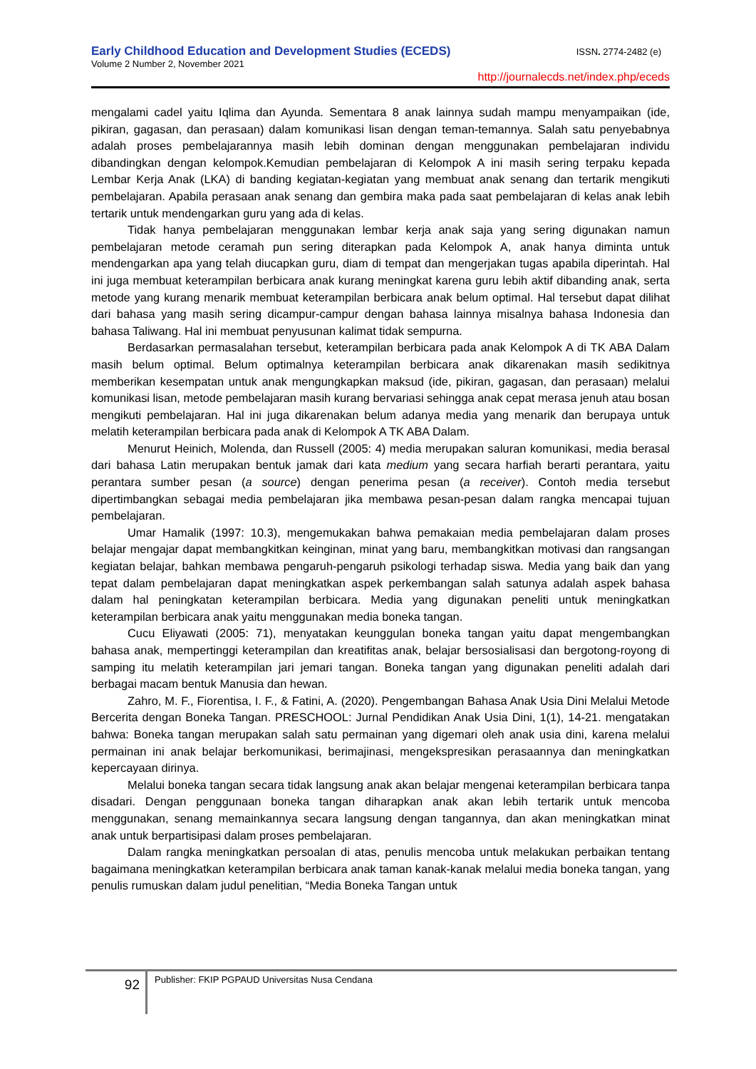Early Childhood Education and Development Studies (ECEDS) ISSN. 2774-2482 (e)
Volume 2 Number 2, November 2021
http://journalecds.net/index.php/eceds
mengalami cadel yaitu Iqlima dan Ayunda. Sementara 8 anak lainnya sudah mampu menyampaikan (ide, pikiran, gagasan, dan perasaan) dalam komunikasi lisan dengan teman-temannya. Salah satu penyebabnya adalah proses pembelajarannya masih lebih dominan dengan menggunakan pembelajaran individu dibandingkan dengan kelompok.Kemudian pembelajaran di Kelompok A ini masih sering terpaku kepada Lembar Kerja Anak (LKA) di banding kegiatan-kegiatan yang membuat anak senang dan tertarik mengikuti pembelajaran. Apabila perasaan anak senang dan gembira maka pada saat pembelajaran di kelas anak lebih tertarik untuk mendengarkan guru yang ada di kelas.
Tidak hanya pembelajaran menggunakan lembar kerja anak saja yang sering digunakan namun pembelajaran metode ceramah pun sering diterapkan pada Kelompok A, anak hanya diminta untuk mendengarkan apa yang telah diucapkan guru, diam di tempat dan mengerjakan tugas apabila diperintah. Hal ini juga membuat keterampilan berbicara anak kurang meningkat karena guru lebih aktif dibanding anak, serta metode yang kurang menarik membuat keterampilan berbicara anak belum optimal. Hal tersebut dapat dilihat dari bahasa yang masih sering dicampur-campur dengan bahasa lainnya misalnya bahasa Indonesia dan bahasa Taliwang. Hal ini membuat penyusunan kalimat tidak sempurna.
Berdasarkan permasalahan tersebut, keterampilan berbicara pada anak Kelompok A di TK ABA Dalam masih belum optimal. Belum optimalnya keterampilan berbicara anak dikarenakan masih sedikitnya memberikan kesempatan untuk anak mengungkapkan maksud (ide, pikiran, gagasan, dan perasaan) melalui komunikasi lisan, metode pembelajaran masih kurang bervariasi sehingga anak cepat merasa jenuh atau bosan mengikuti pembelajaran. Hal ini juga dikarenakan belum adanya media yang menarik dan berupaya untuk melatih keterampilan berbicara pada anak di Kelompok A TK ABA Dalam.
Menurut Heinich, Molenda, dan Russell (2005: 4) media merupakan saluran komunikasi, media berasal dari bahasa Latin merupakan bentuk jamak dari kata medium yang secara harfiah berarti perantara, yaitu perantara sumber pesan (a source) dengan penerima pesan (a receiver). Contoh media tersebut dipertimbangkan sebagai media pembelajaran jika membawa pesan-pesan dalam rangka mencapai tujuan pembelajaran.
Umar Hamalik (1997: 10.3), mengemukakan bahwa pemakaian media pembelajaran dalam proses belajar mengajar dapat membangkitkan keinginan, minat yang baru, membangkitkan motivasi dan rangsangan kegiatan belajar, bahkan membawa pengaruh-pengaruh psikologi terhadap siswa. Media yang baik dan yang tepat dalam pembelajaran dapat meningkatkan aspek perkembangan salah satunya adalah aspek bahasa dalam hal peningkatan keterampilan berbicara. Media yang digunakan peneliti untuk meningkatkan keterampilan berbicara anak yaitu menggunakan media boneka tangan.
Cucu Eliyawati (2005: 71), menyatakan keunggulan boneka tangan yaitu dapat mengembangkan bahasa anak, mempertinggi keterampilan dan kreatifitas anak, belajar bersosialisasi dan bergotong-royong di samping itu melatih keterampilan jari jemari tangan. Boneka tangan yang digunakan peneliti adalah dari berbagai macam bentuk Manusia dan hewan.
Zahro, M. F., Fiorentisa, I. F., & Fatini, A. (2020). Pengembangan Bahasa Anak Usia Dini Melalui Metode Bercerita dengan Boneka Tangan. PRESCHOOL: Jurnal Pendidikan Anak Usia Dini, 1(1), 14-21. mengatakan bahwa: Boneka tangan merupakan salah satu permainan yang digemari oleh anak usia dini, karena melalui permainan ini anak belajar berkomunikasi, berimajinasi, mengekspresikan perasaannya dan meningkatkan kepercayaan dirinya.
Melalui boneka tangan secara tidak langsung anak akan belajar mengenai keterampilan berbicara tanpa disadari. Dengan penggunaan boneka tangan diharapkan anak akan lebih tertarik untuk mencoba menggunakan, senang memainkannya secara langsung dengan tangannya, dan akan meningkatkan minat anak untuk berpartisipasi dalam proses pembelajaran.
Dalam rangka meningkatkan persoalan di atas, penulis mencoba untuk melakukan perbaikan tentang bagaimana meningkatkan keterampilan berbicara anak taman kanak-kanak melalui media boneka tangan, yang penulis rumuskan dalam judul penelitian, “Media Boneka Tangan untuk
92
Publisher: FKIP PGPAUD Universitas Nusa Cendana